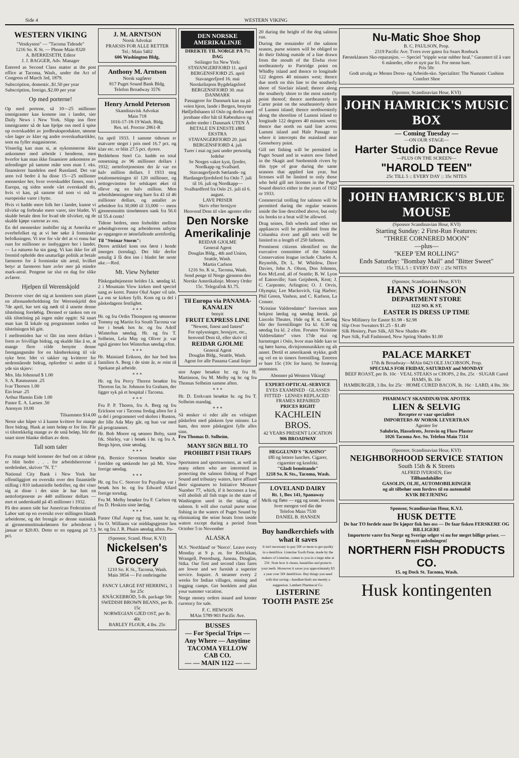Side 4 WESTERN VIKING
WESTERN VIKING
"Vestkysten" — "Tacoma Tidende"
1216 So. K St. — Phone Main 8320
A. BJERKESETH, Editor
J. J. BAGGER, Adv. Manager
Entered as Second Class matter at the post office at Tacoma, Wash., under the Act of Congress of March 3rd, 1879.
Subscription, domestic..$1.50 per year
Subscription, foreign..$2.00 per year
Op med porterne!
Op med portene, så 10—25 millioner immigranter kan komme inn i landet, sier Daily News i New York. Slipp inn flere immigranter så de kan hjelpe oss med å spise op overskuddet av jordbruksprodukter, tømme våre lager av klær og andre overskudsartikler, som nu fyller magasinerne.
Visserlig kan man si, at nykommerne ikke ankommer med arbeide i henderne, men hvorfor kan man ikke finansiere ankomsten av utlendinger på samme måte som man f. eks. finansierer handelen med Russland. Det var uten tvil bedre å ha disse 15—25 millioner mennesker her, hvor overskuddet finnes, enn i Europa, og siden sende vårt overskudd dit, hvis vi kan, på samme tid som vi må ta europeiske varer i bytte.
Hvis vi hadde mere folk her i landet, kunne vi tilvirke og forbruke mere varer, sier bladet. Vi skulde betale dem for hvad tde tilvirker, og de skulde kjøpe varerne av oss.
En del mennesker innbiller sig at Amerika er overbefolket og at vi bør søke å forminske befolkningen. Vi tror for vår del at vi ennu har rum for millioner av innbyggere her i landet. — La naturen ha sin gang. Vi kan ikke for all fremtid opholde den unaturlige politik at betale farmeren for å forminske sitt areal, hvilket betyr at farmeren bare avler mer på mindre mark-areal. Pengene tar slut en dag for slike avfærer.
Hjelpen til Werenskjold
Desverre viser det sig at komiteen som planet en aftenunderholdning for Werenskjold den 7de april, har sett sig nødt til å utsette denne tilstelning foreløbig. Dermed er tanken om en slik tilstelning på ingen måte opgitt: Så snart man kan få lokale og programmet iorden vil tilstelningen bli gitt.
I mellemtiden har vi fått inn noen dollars i form av frivillige bidrag, og skulde like å se, at mange flere vilde benytte denne fremgangsmåte for en håndsrekning til vår syke bror. Idet vi takker og kvitterer for nedenstående bidrag, opfordrer vi andre til å yde sin skjerv:
Mrs. Ida Johnsrud $ 1.00
S. A. Rasmussen .25
Ivar Thorsen 1.00
Ein lesar .25
Arthur Hansin Eide 1.00
Pastor E. A. Larsen .50
Anonym 10.00
Tilsammen $14.00
Neste uke håper vi å kunne kvittere for mange flere bidrag. Husk at intet beløp er for lite. Får vi tilstrekkelig mange av de små beløp, blir der snart store blanke dollars av dem.
Tall som taler
Fra mange hold kommer der bud om at tidene er blitt bedre . . . for arbeidsherrerne i serdeleshet, skriver "N. T."
National City Bank i New York har offentliggjort en oversikt over den finansielle stilling i 810 industrielle bedrifter, og det viser sig at disse i det siste år har hatt en nettofortjeneste av 440 millioner dollars — mot et underskudd på 45 millioner i 1932.
På den annen side har American Federation of Labor satt op en oversikt over stillingen blandt arbeiderne, og det fremgår av denne statistikk at gjennemsnittsukelønnen for arbeiderne i januar er $20.83. Dette er en opgang på 7.5 pct.
J. M. ARNTSON
Norsk Advokat
PRAKSIS FOR ALLE RETTER
Tel.: Main 5402
606 Washington Bldg.
Anthony M. Arntson
Norsk sagfører
817 Puget Sound Bank Bldg.
Telefon Broadway 3576
Henry Arnold Peterson
Skandinavisk Advokat
Main 718
1016-17-18-19 Wash. Bldg.
Res. tel. Proctor 2861-R
fra april 1933. I samme tidsrum er matvarer steget i pris med 16.7 pct. og klær etc. er blitt 27.5 pct. dyrere.
Bethlehem Steel Co. hadde en total omsetning av 96 millioner dollars i 1932; nettofortjenesten det år var en halv million dollars. I 1933 steg totalomsetningen til 120 millioner, og nettogevinsten for selskapet øket til elleve og en halv million. Men arbeidslønningene steg bare fra 41 til 46 millioner dollars, og antallet av arbeidere fra 30,000 til 33,000 — mens gjennemsnitts timelønnen sank fra 56.6 til 55.4 cents!
Tidene bedres, men forholdet mellem arbeidsgiverens og arbeiderens utbytte av opgangen er iøinefallende urettferdig.
Til "Steinar Storm":
Deres artikkel kom oss først i hende imorges (torsdag). Det blir derfor umulig å få den inn i bladet før neste uke.—Red.
Mt. View Nyheter
Påskegudstjeneste holdes f.k. søndag kl. 2 i Mountain View kirken med speciel sang av koret. Pastor Oluf Asper vil tale. La oss se kirken fyllt. Kom og ta del i påskedagens festlighet.
* * *
Hr. og fru Ordin Thompson og sønnerne Tommy og Martin fra South Tacoma var her i besøk hos hr. og fru Adolf Winterhus søndag. Hr. og fru T. Solheim, Lela May og Oliver jr. var også gjester hos Winterhus søndag eftm.
* * *
Hr. Mainiard Erikson, der har bod hos familien A. Berg i de siste år, er reist til Spokane på arbeide.
* * *
Hr. og fru Percy Thoren besøkte fru Thorens far, hr. Johnson fra Graham, der ligger syk på et hospital i Tacoma.
* * *
Fru P. P. Thoren, fru A. Berg og fru Erickson var i Tacoma fredag aften for å ta del i programmet ved skolen i Ruston, der lille Ada May går, og hun var med på programmet.
Hr. Bob Moore og sønnen Boby, samt frk. Shirley, var i besøk i hr. og fru A. Bergs hjem, siste søndag.
* * *
Frk. Bernice Severtson besøkte sine foreldre og søskende her på Mt. View forrige søndag.
* * *
Hr. og fru C. Stoever fra Puyallup var i besøk hos hr. og fru Edward Allard forrige torsdag.
Fru M. Melby besøkte fru F. Carlson og fru D. Hoskins siste lørdag.
* * *
Pastor Oluf Asper og frue, samt hr. og fru O. Williams var middagsgjester hos hr. og fru J. R. Phairs søndag aften. Pa-
(Sponsor, Scand. Hour, K.V.I)
Nickelsen's Grocery
1210 So. K St., Tacoma, Wash.
Main 3854 — Fri ombringelse
FANCY LARGE FAT HERRING, 3 for 25c
KNÄCKEBRÖD, 5-lb. package 50c
SWEDISH BROWN BEANS, per lb. 15c
NORWEGIAN GJED OST, per lb. 40c
BARLEY FLOUR, 4 lbs. 25c
DEN NORSKE AMERIKALINJE
DIREKTE TIL NORGE PÅ 7½ DAG
Seilinger fra New York:
STAVANGERFJORD 11. april
BERGENSFJORD 25. april
Stavangerfjord 16. mai
Norskelinjens Bygdelagsferd
BERGENSFJORD 30. mai
DANMARK
Passagerer for Danmark kan nu på veien hjem, lande i Bergen, benytte Hølfjellsbanen til Oslo og derfra med jernbane eller båt til København og andre steder i Danmark UTEN Å BETALE EN ENESTE ØRE EKSTRA
STAVANGERFJORD 20. juni
BERGENSFJORD 4. juli
Turer i mai og juni under personlig ledelse
Se Norges vakre kyst, fjorder, Nordkapp og Svalbard. Stavangerfjords Sørlands- og Hardangerfjordsferd fra Oslo 7. juli til 16. juli og Nordkapp—Svalbardferd fra Oslo 21. juli til 6. august.
LAVE PRISER
Skriv efter brosjyre
Henvend Dem til våre agenter eller
Den Norske Amerikalinje
REIDAR GJOLME
General Agent
Douglas Bldg., 4th and Union, Seattle, Wash.
Martin Carlson
1216 So. K st., Tacoma, Wash.
Send penge til Norge gjennem den Norske Amerikalinje. Money Order 15c. Telegrafisk $1.75.
Til Europa via PANAMA-KANALEN
benytt
FRUIT EXPRESS LINE
"Newest, finest and fastest"
For oplysninger, brosjyre, etc., henvend Dem til, eller skriv til
REIDAR GJOLME
General Agent
Douglas Bldg., Seattle, Wash.
Agent for alle Panama Canal linjer
stor Asper besøkte hr. og fru H. Martinson, fru M. Melby og hr. og fru Thomas Solheim samme aften.
* * *
Hr. D. Erekvam besøkte hr. og fru T. Solheim mandag.
* * *
Så ønsker vi eder alle en velsignet påskefest med påskens lyse minner. La ham, den store påskegjest fylle alles sinn.
Fru Thomas D. Solheim.
MANY SIGN BILL TO PROHIBIT FISH TRAPS
Sportsmen and sportswomen, as well as many others who are interested in protecting the salmon fishing of Puget Sound and tributary waters, have affixed their signatures to Initiative Measure Number 77, which, if it becomes a law, will abolish all fish traps in the state of Washington used in the taking of salmon. It will also curtail purse seine fishing in the waters of Puget Sound by eliminating the seine boats from inside waters except during a period from October 5 to November
ALASKA
M.S. 'Northland' or 'Norco'. Leave every Monday at 9 p. m. for Ketchikan, Wrangell, Petersburg, Juneau, Douglas, Sitka. Our first and second class fares are lower and we furnish a superior service. Inquire. A steamer every 2 weeks for Indian villages, mining and logging camps. Get booklets and plan your summer vacation.
Norge money orders issued and kroner currency for sale.
F. C. HEWSON
MAin 5789 903 Pacific Ave.
BUSSES
— For Special Trips —
Any Where — Anytime
TACOMA YELLOW CAB CO.
— — MAIN 1122 — —
20 during the height of the dog salmon run.
During the remainder of the salmon season, purse seiners will be obliged to do their fishing outside of a line drawn from the mouth of the Elwha river northeasterly to Partridge point on Whidby island and thence to longitude 122 degrees 40 minutes west; thence due north on this line to the southerly shore of Sinclair island; thence along the southerly shore to the most easterly point thereof; thence northeasterly to Carter point on the southeasterly shore of Lummi island; thence northwesterly along the shoreline of Lummi island to longitude 122 degrees 40 minutes west; thence due north on said line across Lummi island and Hale Passage to where it intercepts the mainland near Gooseberry point.
Gill net fishing will be permitted in Puget Sound and in waters now fished in the Skagit and Snohomish rivers by this type of gear during the same seasons that applied last year, but licenses will be limited to only those who held gill net licenses in the Puget Sound district either in the years of 1932 or 1933.
Commercial trolling for salmon will be permitted during the regular seasons inside the line described above, but only six hooks to a boat will be allowed.
Drag seines, fish wheels and other set appliances will be prohibited from the Columbia river and gill nets will be limited to a length of 250 fathoms.
Prominent citizens identified on the executive committee of the Salmon Conservation league include Charles A. Reynolds, Dr. L. W. Whitlow, Dave Davies, John A. Olson, Don Johnson, Ken McLeod, all of Seattle; B. W. Lyon of Eatonville; Sam Geijsbeek, Kent; J. C. Carpenter, Arlington; O. J. Orvis, Olympia; Lee Mackovich, Gig Harbor; Phil Green, Vashon, and C. Karlson, La Conner.
"Kristine Valdresdatter" forevises som bekjent lørdag og søndag førstk. på Lincoln Theater, 16de og K st. Lørdag blir der forestillinger fra kl. 6:30 og søndag fra kl. 2 eftm. Foruten "Kristine Valdresdatter" vises 17de mai og barnetoget i Oslo, hvor man både kan se og høre barna, divisjonsmusikken og alt annet. Dertil et amerikansk stykke, godt og vel en to timers forestilling. Entreen er bare 15c (10c for barn). Se forøvrig annonsen.
Abonner på Western Viking!
EXPERT-OPTICAL-SERVICE
EYES EXAMINED · GLASSES FITTED · LENSES REPLACED · FRAMES REPAIRED
PRICES RIGHT
KACHLEIN BROS.
42 YEARS PRESENT LOCATION
906 BROADWAY
HEGGLUND'S "KASINO"
Øll og lettere lunches. Cigarer, cigaretter og konfekt.
"Gladt bemötande"
1218 So. K Sts., Tacoma, Wash.
LOVELAND DAIRY
Rt. 1, Box 141, Spanaway
Melk og fløte — egg og smør, leveres hver morgen ved din dør
Telefon Main 7530
DANIEL B. HANSEN
Buy handkerchiefs with what it saves
It isn't necessary to pay 50¢ or more to get quality in a dentifrice. Listerine Tooth Paste, made by the makers of Listerine, comes to you in a large tube at 25¢. Note how it cleans, beautifies and protects your teeth. Moreover it saves you approximately $3 a year over 50¢ dentifrices. Buy things you need with that saving—handkerchiefs are merely a suggestion. Lambert Pharmacal Co.
LISTERINE TOOTH PASTE 25¢
Nu-Matic Shoe Shop
B. C. PAULSON, Prop.
2319 Pacific Ave. Tvers over gaten fra Sears Roebuck
Førsteklasses Sko-reparasjon. — Speciel "tripple wear rubber heal." Garantert til å vare 6 måneder, eller et nytt par fri. For menn bare.
Pris 50c
Godt utvalg av Menns Dress- og Arbeids-sko. Specialitet: The Numatic Cushion Comfort Shoe
(Sponsor, Scandinavian Hour, KVI)
JOHN HAMRICK'S MUSIC BOX
— Coming Tuesday —
—ON OUR STAGE—
Harter Studio Dance Revue
—PLUS ON THE SCREEN—
"HAROLD TEEN"
25c TILL 5 :: EVERY DAY :: 35c NITES
JOHN HAMRICK'S BLUE MOUSE
(Sponsor Scandinavian Hour, KVI)
Starting Sunday: 2 First-Run Features:
"THREE CORNERED MOON"
—plus—
"KEEP 'EM ROLLING"
Ends Saturday: "Bombay Mail" and "Bitter Sweet"
15c TILL 5 :: EVERY DAY :: 25c NITES
(Sponsor, Scandinavian Hour, KVI)
HANS JOHNSON
DEPARTMENT STORE
1122 SO. K ST.
EASTER IS DRESS UP TIME
New Millinery for Easter $1.98 - $2.98
Slip Over Sweaters $1.25 - $1.49
Silk Hosiery, Pure Silk, All New Shades 49c
Pure Silk, Full Fashioned, New Spring Shades $1.00
PALACE MARKET
17th & Broadway—MAin 0423 OLE JACOBSON, Prop.
SPECIALS FOR FRIDAY, SATURDAY and MONDAY
BEEF ROAST, per lb. 10c · VEAL STEAKS or CHOPS, 2 lbs. 25c · SUGAR Cured HAMS, lb. 16c
HAMBURGER, 3 lbs. for 25c · HOME CURED BACON, lb. 16c · LARD, 4 lbs. 30c
PHARMACY SKANDINAVISK APOTEK
LIEN & SELVIG
Recepter er vaar specialitet
IMPORTERS AV NORSK LEVERTRAN
Agenter for
Salubrin, Hasselrots, Jernvin og Fluss Plaster
1026 Tacoma Ave. So. Telefon Main 7314
(Sponsor, Scandinavian Hour, KVI)
NEIGHBORHOOD SERVICE STATION
South 15th & K Streets
ALFRED IVERSEN, Eier
Tillhandahåller
GASOLIN, OLJE, AUTOMOBILRINGER
og alt tilbehør som fordres til en automobil
KVIK BETJENING
Sponsor, Scandinavian Hour, K.V.I.
HUSK DETTE
De har TO fordele naar De kjøper fisk hos oss — De faar fisken FERSKERE OG BILLIGERE
Importerte varer fra Norge og Sverige selger vi nu for meget billige priser. — Benytt anledningen!
NORTHERN FISH PRODUCTS CO.
15. og Dock St. Tacoma, Wash.
Husk kontingenten